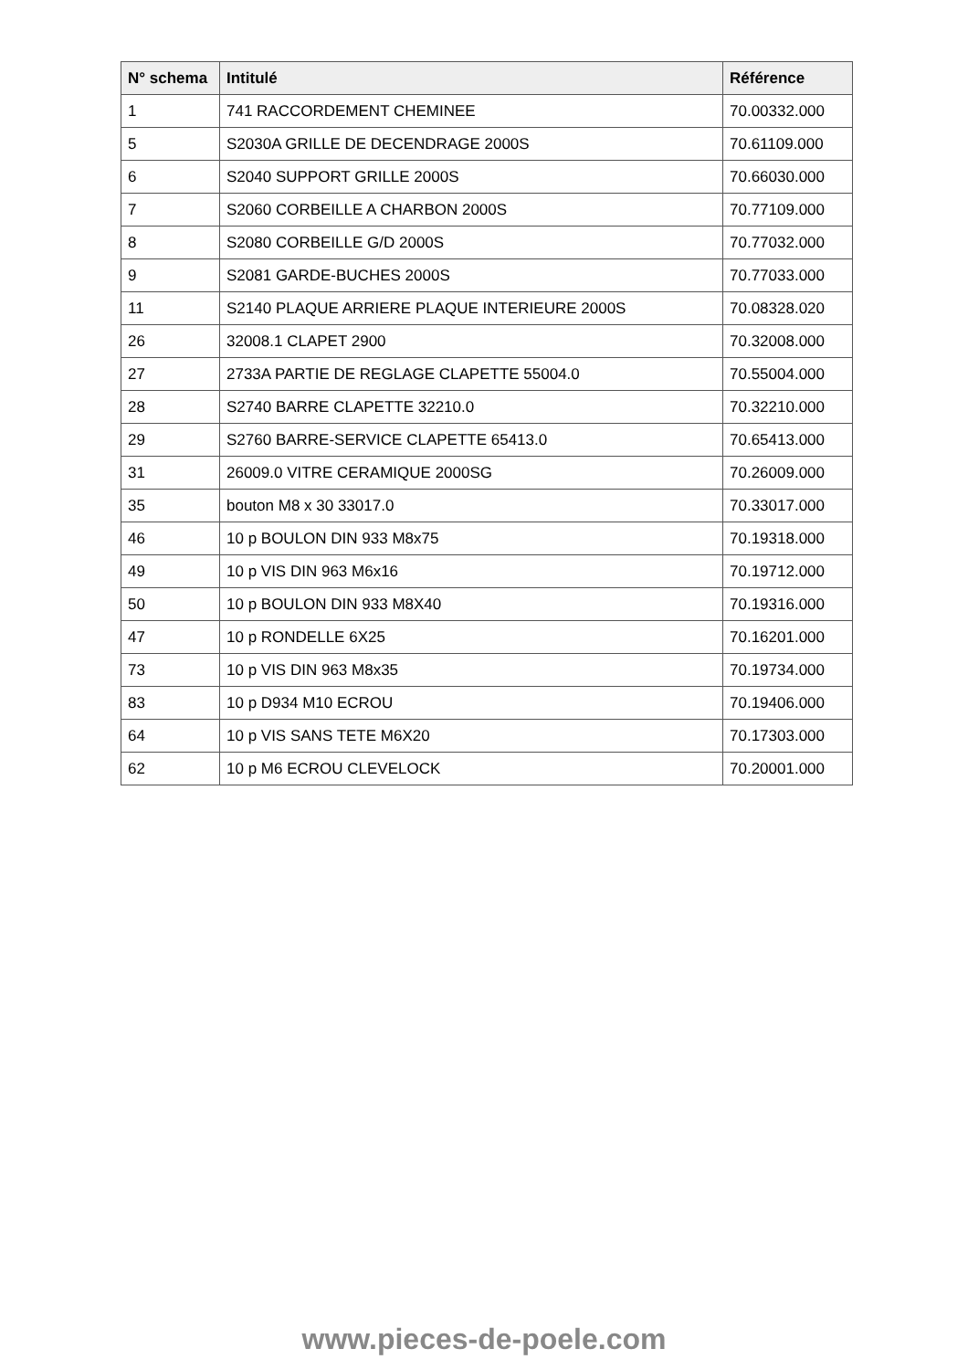| N° schema | Intitulé | Référence |
| --- | --- | --- |
| 1 | 741 RACCORDEMENT CHEMINEE | 70.00332.000 |
| 5 | S2030A GRILLE DE DECENDRAGE 2000S | 70.61109.000 |
| 6 | S2040 SUPPORT GRILLE 2000S | 70.66030.000 |
| 7 | S2060 CORBEILLE A CHARBON 2000S | 70.77109.000 |
| 8 | S2080 CORBEILLE G/D 2000S | 70.77032.000 |
| 9 | S2081 GARDE-BUCHES 2000S | 70.77033.000 |
| 11 | S2140 PLAQUE ARRIERE PLAQUE INTERIEURE 2000S | 70.08328.020 |
| 26 | 32008.1 CLAPET 2900 | 70.32008.000 |
| 27 | 2733A PARTIE DE REGLAGE CLAPETTE 55004.0 | 70.55004.000 |
| 28 | S2740 BARRE CLAPETTE 32210.0 | 70.32210.000 |
| 29 | S2760 BARRE-SERVICE CLAPETTE 65413.0 | 70.65413.000 |
| 31 | 26009.0 VITRE CERAMIQUE 2000SG | 70.26009.000 |
| 35 | bouton M8 x 30 33017.0 | 70.33017.000 |
| 46 | 10 p BOULON DIN 933 M8x75 | 70.19318.000 |
| 49 | 10 p VIS DIN 963 M6x16 | 70.19712.000 |
| 50 | 10 p BOULON DIN 933 M8X40 | 70.19316.000 |
| 47 | 10 p RONDELLE 6X25 | 70.16201.000 |
| 73 | 10 p VIS DIN 963 M8x35 | 70.19734.000 |
| 83 | 10 p D934 M10 ECROU | 70.19406.000 |
| 64 | 10 p VIS SANS TETE M6X20 | 70.17303.000 |
| 62 | 10 p M6 ECROU CLEVELOCK | 70.20001.000 |
www.pieces-de-poele.com